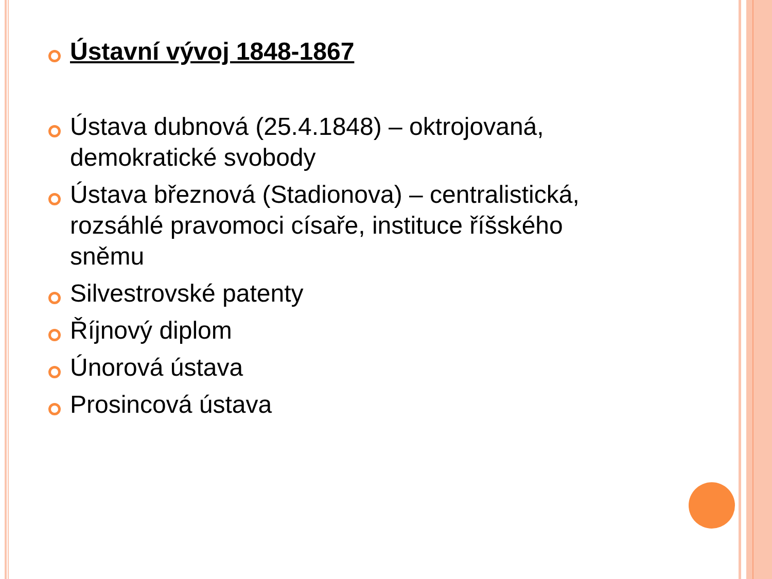Ústavní vývoj 1848-1867
Ústava dubnová (25.4.1848) – oktrojovaná, demokratické svobody
Ústava březnová (Stadionova) – centralistická, rozsáhlé pravomoci císaře, instituce říšského sněmu
Silvestrovské patenty
Říjnový diplom
Únorová ústava
Prosincová ústava